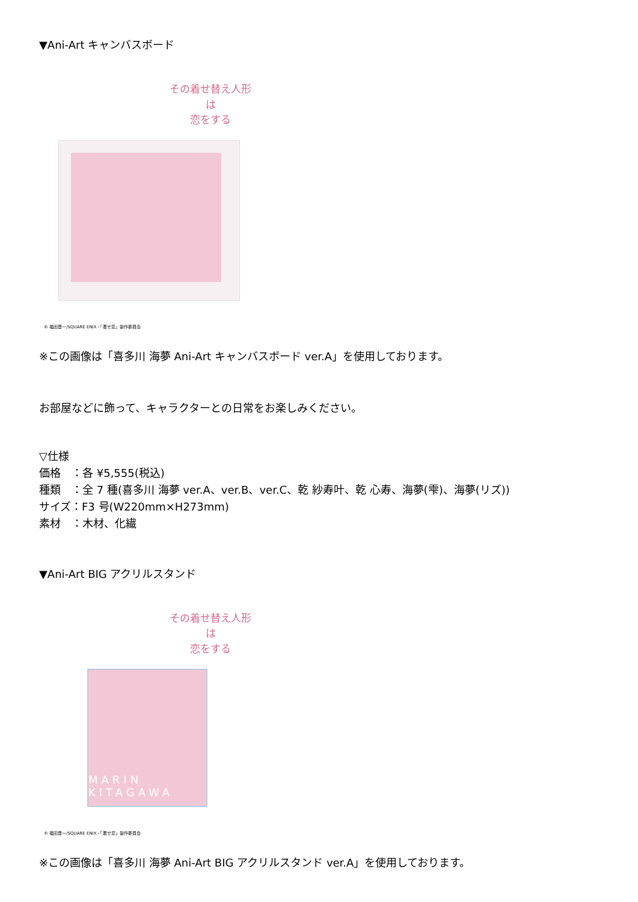▼Ani-Art キャンバスボード
その着せ替え人形は
恋をする
© 福田晋一/SQUARE ENIX・「着せ恋」製作委員会
※この画像は「喜多川 海夢 Ani-Art キャンバスボード ver.A」を使用しております。
お部屋などに飾って、キャラクターとの日常をお楽しみください。
▽仕様
価格　：各 ¥5,555(税込)
種類　：全 7 種(喜多川 海夢 ver.A、ver.B、ver.C、乾 紗寿叶、乾 心寿、海夢(雫)、海夢(リズ))
サイズ：F3 号(W220mm×H273mm)
素材　：木材、化繊
▼Ani-Art BIG アクリルスタンド
その着せ替え人形は
恋をする
MARIN KITAGAWA
© 福田晋一/SQUARE ENIX・「着せ恋」製作委員会
※この画像は「喜多川 海夢 Ani-Art BIG アクリルスタンド ver.A」を使用しております。